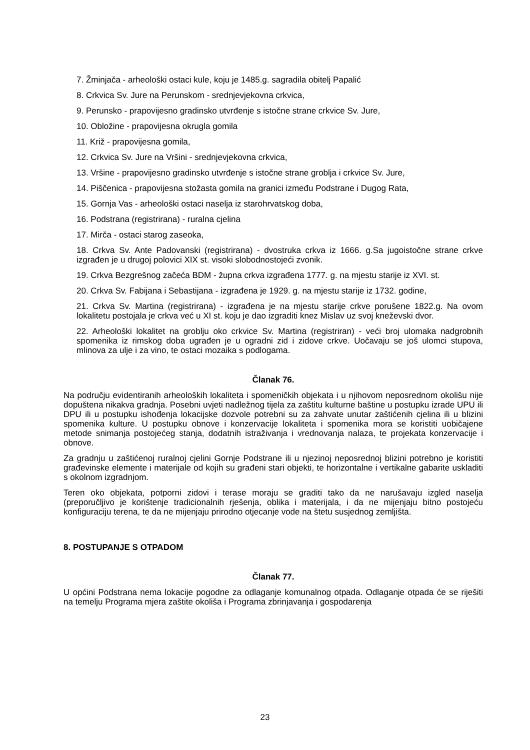7. Žminjača - arheološki ostaci kule, koju je 1485.g. sagradila obitelj Papalić
8. Crkvica Sv. Jure na Perunskom - srednjevjekovna crkvica,
9. Perunsko - prapovijesno gradinsko utvrđenje s istočne strane crkvice Sv. Jure,
10. Obložine - prapovijesna okrugla gomila
11. Križ - prapovijesna gomila,
12. Crkvica Sv. Jure na Vršini - srednjevjekovna crkvica,
13. Vršine - prapovijesno gradinsko utvrđenje s istočne strane groblja i crkvice Sv. Jure,
14. Piščenica - prapovijesna stožasta gomila na granici između Podstrane i Dugog Rata,
15. Gornja Vas - arheološki ostaci naselja iz starohrvatskog doba,
16. Podstrana (registrirana) - ruralna cjelina
17. Mirča - ostaci starog zaseoka,
18. Crkva Sv. Ante Padovanski (registrirana) - dvostruka crkva iz 1666. g.Sa jugoistočne strane crkve izgrađen je u drugoj polovici XIX st. visoki slobodnostojeći zvonik.
19. Crkva Bezgrešnog začeća BDM - župna crkva izgrađena 1777. g. na mjestu starije iz XVI. st.
20. Crkva Sv. Fabijana i Sebastijana - izgrađena je 1929. g. na mjestu starije iz 1732. godine,
21. Crkva Sv. Martina (registrirana) - izgrađena je na mjestu starije crkve porušene 1822.g. Na ovom lokalitetu postojala je crkva već u XI st. koju je dao izgraditi knez Mislav uz svoj kneževski dvor.
22. Arheološki lokalitet na groblju oko crkvice Sv. Martina (registriran) - veći broj ulomaka nadgrobnih spomenika iz rimskog doba ugrađen je u ogradni zid i zidove crkve. Uočavaju se još ulomci stupova, mlinova za ulje i za vino, te ostaci mozaika s podlogama.
Članak 76.
Na području evidentiranih arheoloških lokaliteta i spomeničkih objekata i u njihovom neposrednom okolišu nije dopuštena nikakva gradnja. Posebni uvjeti nadležnog tijela za zaštitu kulturne baštine u postupku izrade UPU ili DPU ili u postupku ishođenja lokacijske dozvole potrebni su za zahvate unutar zaštićenih cjelina ili u blizini spomenika kulture. U postupku obnove i konzervacije lokaliteta i spomenika mora se koristiti uobičajene metode snimanja postojećeg stanja, dodatnih istraživanja i vrednovanja nalaza, te projekata konzervacije i obnove.
Za gradnju u zaštićenoj ruralnoj cjelini Gornje Podstrane ili u njezinoj neposrednoj blizini potrebno je koristiti građevinske elemente i materijale od kojih su građeni stari objekti, te horizontalne i vertikalne gabarite uskladiti s okolnom izgradnjom.
Teren oko objekata, potporni zidovi i terase moraju se graditi tako da ne narušavaju izgled naselja (preporučljivo je korištenje tradicionalnih rješenja, oblika i materijala, i da ne mijenjaju bitno postojeću konfiguraciju terena, te da ne mijenjaju prirodno otjecanje vode na štetu susjednog zemljišta.
8. POSTUPANJE S OTPADOM
Članak 77.
U općini Podstrana nema lokacije pogodne za odlaganje komunalnog otpada. Odlaganje otpada će se riješiti na temelju Programa mjera zaštite okoliša i Programa zbrinjavanja i gospodarenja
23